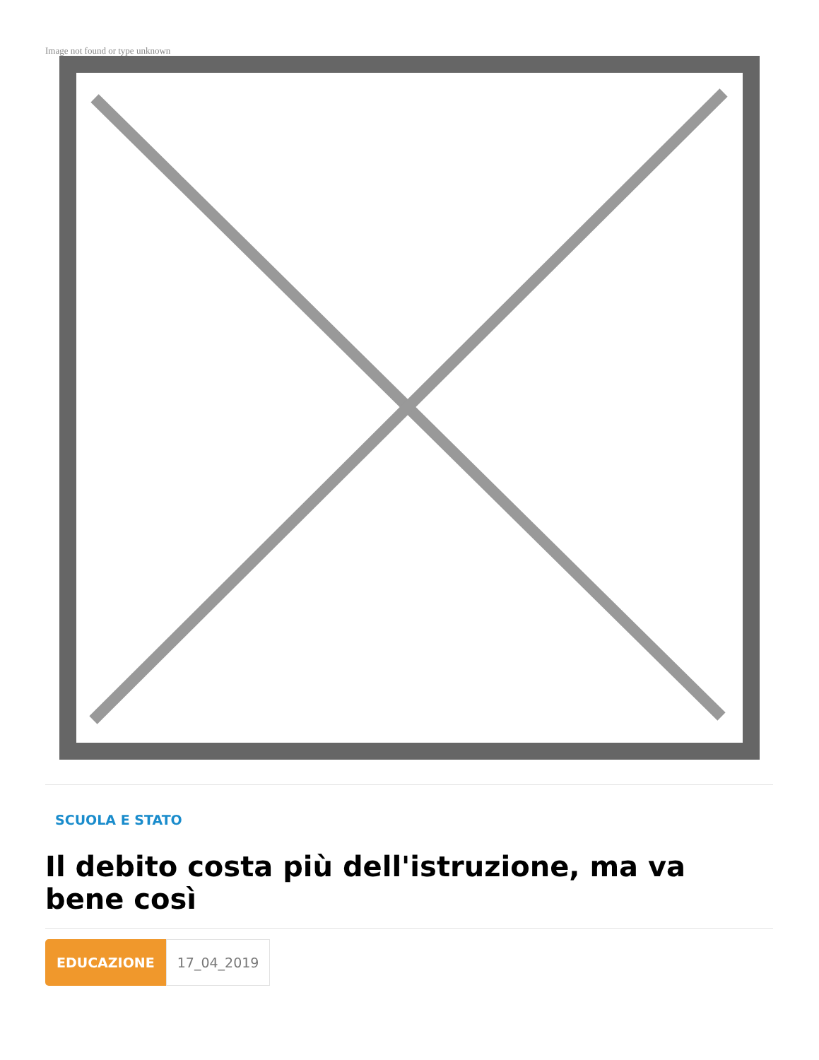Image not found or type unknown
SCUOLA E STATO
Il debito costa più dell'istruzione, ma va bene così
EDUCAZIONE 17_04_2019